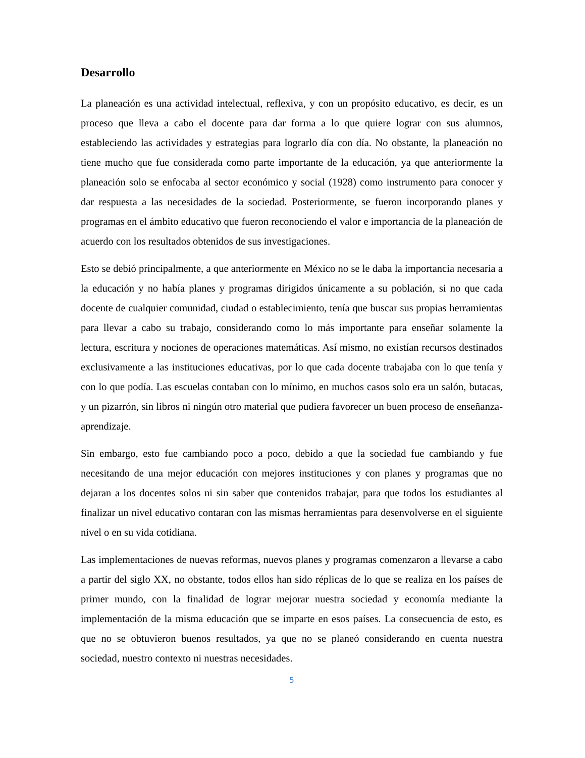Desarrollo
La planeación es una actividad intelectual, reflexiva, y con un propósito educativo, es decir, es un proceso que lleva a cabo el docente para dar forma a lo que quiere lograr con sus alumnos, estableciendo las actividades y estrategias para lograrlo día con día. No obstante, la planeación no tiene mucho que fue considerada como parte importante de la educación, ya que anteriormente la planeación solo se enfocaba al sector económico y social (1928) como instrumento para conocer y dar respuesta a las necesidades de la sociedad. Posteriormente, se fueron incorporando planes y programas en el ámbito educativo que fueron reconociendo el valor e importancia de la planeación de acuerdo con los resultados obtenidos de sus investigaciones.
Esto se debió principalmente, a que anteriormente en México no se le daba la importancia necesaria a la educación y no había planes y programas dirigidos únicamente a su población, si no que cada docente de cualquier comunidad, ciudad o establecimiento, tenía que buscar sus propias herramientas para llevar a cabo su trabajo, considerando como lo más importante para enseñar solamente la lectura, escritura y nociones de operaciones matemáticas. Así mismo, no existían recursos destinados exclusivamente a las instituciones educativas, por lo que cada docente trabajaba con lo que tenía y con lo que podía. Las escuelas contaban con lo mínimo, en muchos casos solo era un salón, butacas, y un pizarrón, sin libros ni ningún otro material que pudiera favorecer un buen proceso de enseñanza-aprendizaje.
Sin embargo, esto fue cambiando poco a poco, debido a que la sociedad fue cambiando y fue necesitando de una mejor educación con mejores instituciones y con planes y programas que no dejaran a los docentes solos ni sin saber que contenidos trabajar, para que todos los estudiantes al finalizar un nivel educativo contaran con las mismas herramientas para desenvolverse en el siguiente nivel o en su vida cotidiana.
Las implementaciones de nuevas reformas, nuevos planes y programas comenzaron a llevarse a cabo a partir del siglo XX, no obstante, todos ellos han sido réplicas de lo que se realiza en los países de primer mundo, con la finalidad de lograr mejorar nuestra sociedad y economía mediante la implementación de la misma educación que se imparte en esos países. La consecuencia de esto, es que no se obtuvieron buenos resultados, ya que no se planeó considerando en cuenta nuestra sociedad, nuestro contexto ni nuestras necesidades.
5